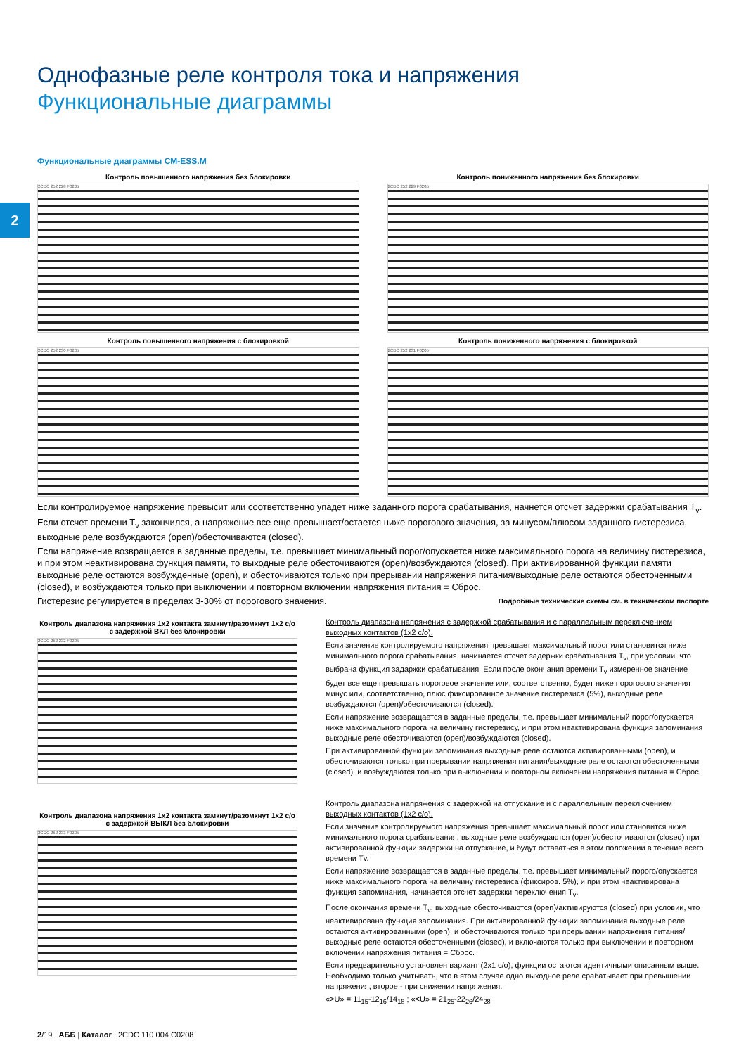2
Однофазные реле контроля тока и напряжения
Функциональные диаграммы
Функциональные диаграммы CM-ESS.M
Контроль повышенного напряжения без блокировки
2CDC 252 228 F0205
Контроль повышенного напряжения с блокировкой
2CDC 252 230 F0205
Контроль пониженного напряжения без блокировки
2CDC 252 229 F0205
Контроль пониженного напряжения с блокировкой
2CDC 252 231 F0205
Если контролируемое напряжение превысит или соответственно упадет ниже заданного порога срабатывания, начнется отсчет задержки срабатывания T<sub>v</sub>. Если отсчет времени T<sub>v</sub> закончился, а напряжение все еще превышает/остается ниже порогового значения, за минусом/плюсом заданного гистерезиса, выходные реле возбуждаются (open)/обесточиваются (closed).
Если напряжение возвращается в заданные пределы, т.е. превышает минимальный порог/опускается ниже максимального порога на величину гистерезиса, и при этом неактивирована функция памяти, то выходные реле обесточиваются (open)/возбуждаются (closed). При активированной функции памяти выходные реле остаются возбужденные (open), и обесточиваются только при прерывании напряжения питания/выходные реле остаются обесточенными (closed), и возбуждаются только при выключении и повторном включении напряжения питания = Сброс.
Гистерезис регулируется в пределах 3-30% от порогового значения. Подробные технические схемы см. в техническом паспорте
Контроль диапазона напряжения 1x2 контакта замкнут/разомкнут 1x2 c/o
с задержкой ВКЛ без блокировки
2CDC 252 232 F0205
Контроль диапазона напряжения 1x2 контакта замкнут/разомкнут 1x2 c/o
с задержкой ВЫКЛ без блокировки
2CDC 252 233 F0205
Контроль диапазона напряжения с задержкой срабатывания и с параллельным переключением выходных контактов (1x2 c/o).
Если значение контролируемого напряжения превышает максимальный порог или становится ниже минимального порога срабатывания, начинается отсчет задержки срабатывания T<sub>v</sub>, при условии, что выбрана функция задаржки срабатывания. Если после окончания времени T<sub>v</sub> измеренное значение будет все еще превышать пороговое значение или, соответственно, будет ниже порогового значения минус или, соответственно, плюс фиксированное значение гистерезиса (5%), выходные реле возбуждаются (open)/обесточиваются (closed).
Если напряжение возвращается в заданные пределы, т.е. превышает минимальный порог/опускается ниже максимального порога на величину гистерезису, и при этом неактивирована функция запоминания выходные реле обесточиваются (open)/возбуждаются (closed).
При активированной функции запоминания выходные реле остаются активированными (open), и обесточиваются только при прерывании напряжения питания/выходные реле остаются обесточенными (closed), и возбуждаются только при выключении и повторном включении напряжения питания = Сброс.
Контроль диапазона напряжения с задержкой на отпускание и с параллельным переключением выходных контактов (1x2 c/o).
Если значение контролируемого напряжения превышает максимальный порог или становится ниже минимального порога срабатывания, выходные реле возбуждаются (open)/обесточиваются (closed) при активированной функции задержки на отпускание, и будут оставаться в этом положении в течение всего времени Tv.
Если напряжение возвращается в заданные пределы, т.е. превышает минимальный порого/опускается ниже максимального порога на величину гистерезиса (фиксиров. 5%), и при этом неактивирована функция запоминания, начинается отсчет задержки переключения T<sub>v</sub>.
После окончания времени T<sub>v</sub>, выходные обесточиваются (open)/активируются (closed) при условии, что неактивирована функция запоминания. При активированной функции запоминания выходные реле остаются активированными (open), и обесточиваются только при прерывании напряжения питания/выходные реле остаются обесточенными (closed), и включаются только при выключении и повторном включении напряжения питания = Сброс.
Если предварительно установлен вариант (2x1 c/o), функции остаются идентичными описанным выше. Необходимо только учитывать, что в этом случае одно выходное реле срабатывает при превышении напряжения, второе - при снижении напряжения.
«>U» = 11<sub>15</sub>-12<sub>16</sub>/14<sub>18</sub> ; «<U» = 21<sub>25</sub>-22<sub>26</sub>/24<sub>28</sub>
2/19 АББ | Каталог | 2CDC 110 004 C0208